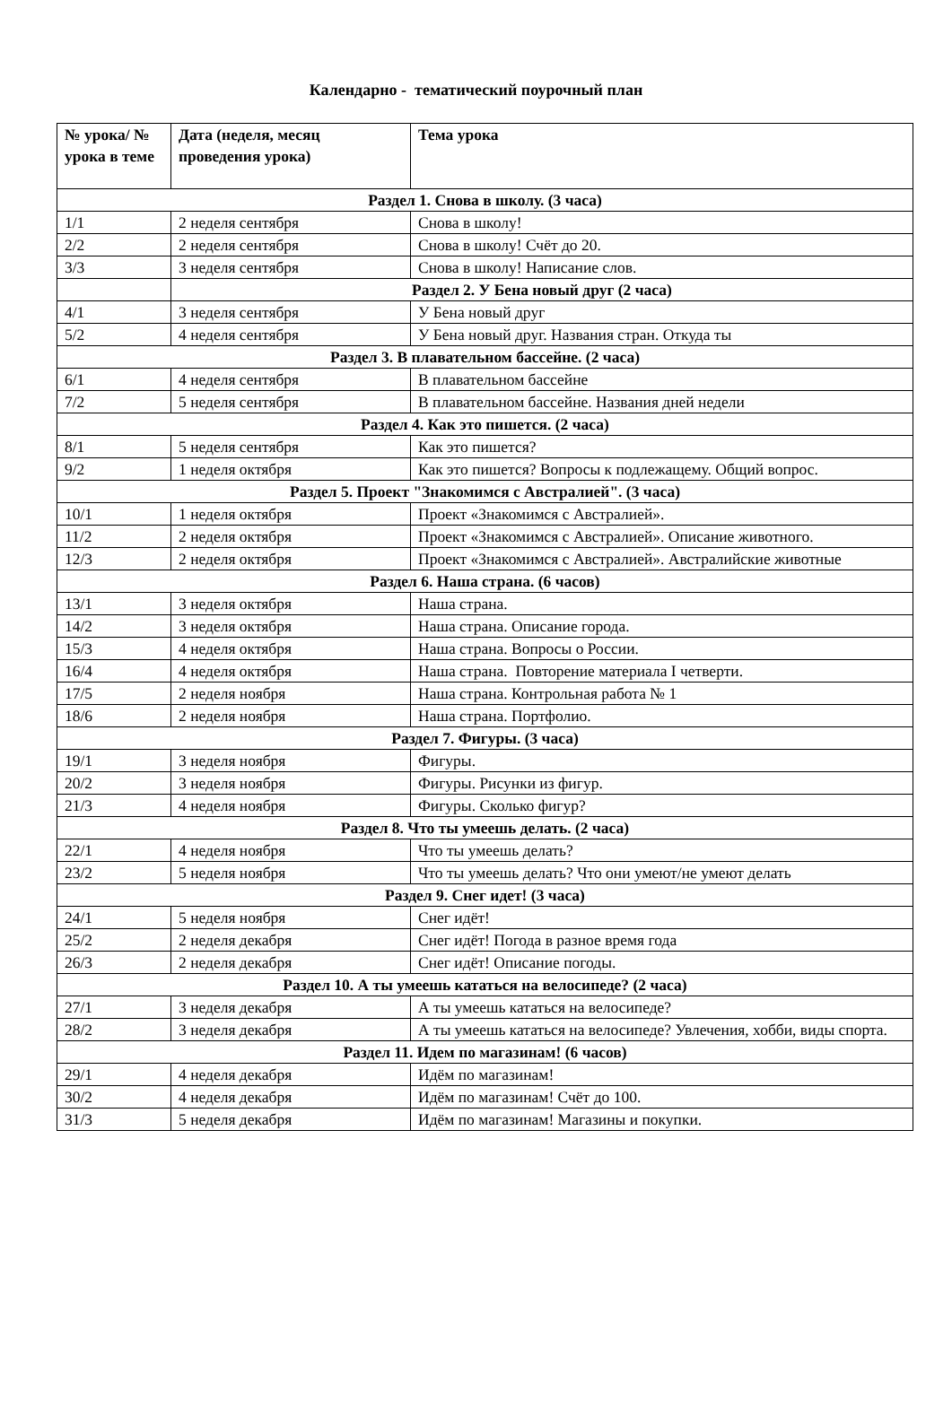Календарно - тематический поурочный план
| № урока/ № урока в теме | Дата (неделя, месяц проведения урока) | Тема урока |
| --- | --- | --- |
| Раздел 1. Снова в школу. (3 часа) | | |
| 1/1 | 2 неделя сентября | Снова в школу! |
| 2/2 | 2 неделя сентября | Снова в школу! Счёт до 20. |
| 3/3 | 3 неделя сентября | Снова в школу! Написание слов. |
| | Раздел 2. У Бена новый друг (2 часа) | |
| 4/1 | 3 неделя сентября | У Бена новый друг |
| 5/2 | 4 неделя сентября | У Бена новый друг. Названия стран. Откуда ты |
| Раздел 3. В плавательном бассейне. (2 часа) | | |
| 6/1 | 4 неделя сентября | В плавательном бассейне |
| 7/2 | 5 неделя сентября | В плавательном бассейне. Названия дней недели |
| Раздел 4. Как это пишется. (2 часа) | | |
| 8/1 | 5 неделя сентября | Как это пишется? |
| 9/2 | 1 неделя октября | Как это пишется? Вопросы к подлежащему. Общий вопрос. |
| Раздел 5. Проект "Знакомимся с Австралией". (3 часа) | | |
| 10/1 | 1 неделя октября | Проект «Знакомимся с Австралией». |
| 11/2 | 2 неделя октября | Проект «Знакомимся с Австралией». Описание животного. |
| 12/3 | 2 неделя октября | Проект «Знакомимся с Австралией». Австралийские животные |
| Раздел 6. Наша страна. (6 часов) | | |
| 13/1 | 3 неделя октября | Наша страна. |
| 14/2 | 3 неделя октября | Наша страна. Описание города. |
| 15/3 | 4 неделя октября | Наша страна. Вопросы о России. |
| 16/4 | 4 неделя октября | Наша страна. Повторение материала I четверти. |
| 17/5 | 2 неделя ноября | Наша страна. Контрольная работа № 1 |
| 18/6 | 2 неделя ноября | Наша страна. Портфолио. |
| Раздел 7. Фигуры. (3 часа) | | |
| 19/1 | 3 неделя ноября | Фигуры. |
| 20/2 | 3 неделя ноября | Фигуры. Рисунки из фигур. |
| 21/3 | 4 неделя ноября | Фигуры. Сколько фигур? |
| Раздел 8. Что ты умеешь делать. (2 часа) | | |
| 22/1 | 4 неделя ноября | Что ты умеешь делать? |
| 23/2 | 5 неделя ноября | Что ты умеешь делать? Что они умеют/не умеют делать |
| Раздел 9. Снег идет! (3 часа) | | |
| 24/1 | 5 неделя ноября | Снег идёт! |
| 25/2 | 2 неделя декабря | Снег идёт! Погода в разное время года |
| 26/3 | 2 неделя декабря | Снег идёт! Описание погоды. |
| Раздел 10. А ты умеешь кататься на велосипеде? (2 часа) | | |
| 27/1 | 3 неделя декабря | А ты умеешь кататься на велосипеде? |
| 28/2 | 3 неделя декабря | А ты умеешь кататься на велосипеде? Увлечения, хобби, виды спорта. |
| Раздел 11. Идем по магазинам! (6 часов) | | |
| 29/1 | 4 неделя декабря | Идём по магазинам! |
| 30/2 | 4 неделя декабря | Идём по магазинам! Счёт до 100. |
| 31/3 | 5 неделя декабря | Идём по магазинам! Магазины и покупки. |